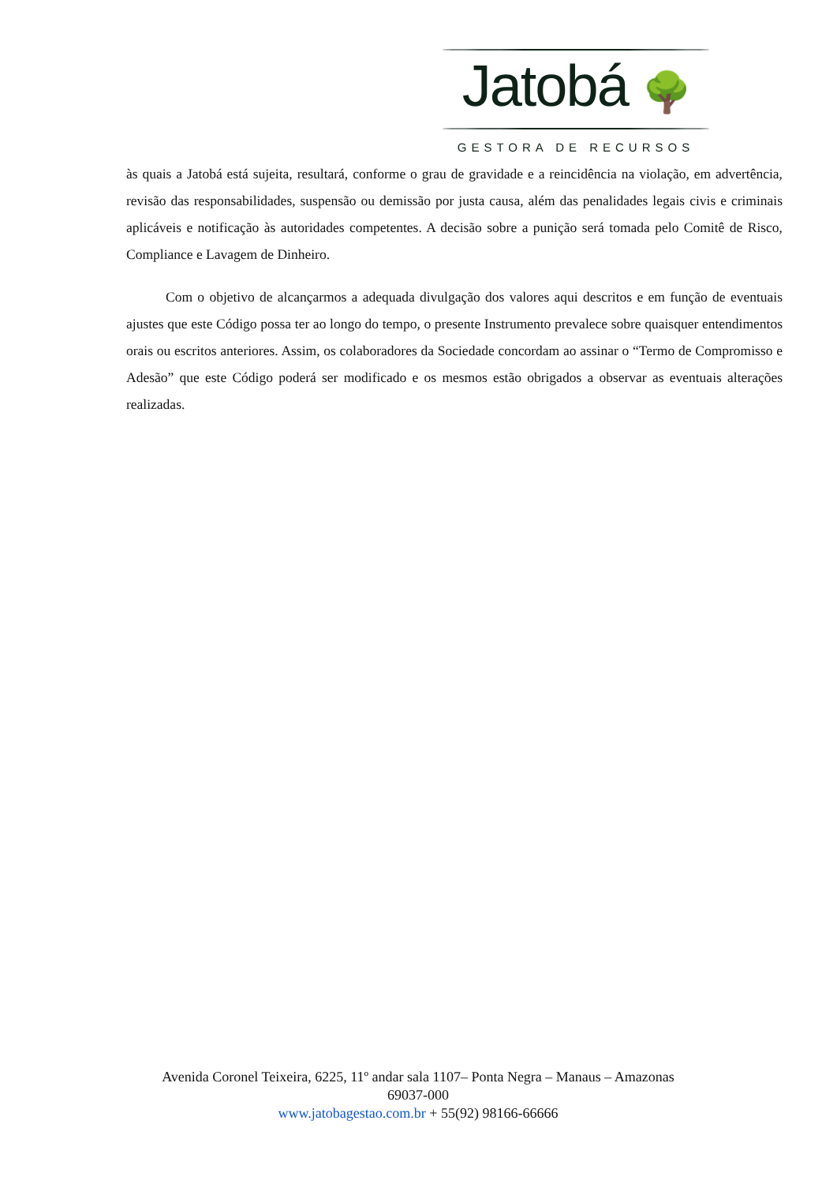Jatobá 🌳
GESTORA DE RECURSOS
às quais a Jatobá está sujeita, resultará, conforme o grau de gravidade e a reincidência na violação, em advertência, revisão das responsabilidades, suspensão ou demissão por justa causa, além das penalidades legais civis e criminais aplicáveis e notificação às autoridades competentes. A decisão sobre a punição será tomada pelo Comitê de Risco, Compliance e Lavagem de Dinheiro.
Com o objetivo de alcançarmos a adequada divulgação dos valores aqui descritos e em função de eventuais ajustes que este Código possa ter ao longo do tempo, o presente Instrumento prevalece sobre quaisquer entendimentos orais ou escritos anteriores. Assim, os colaboradores da Sociedade concordam ao assinar o “Termo de Compromisso e Adesão” que este Código poderá ser modificado e os mesmos estão obrigados a observar as eventuais alterações realizadas.
Avenida Coronel Teixeira, 6225, 11º andar sala 1107– Ponta Negra – Manaus – Amazonas
69037-000
www.jatobagestao.com.br + 55(92) 98166-66666